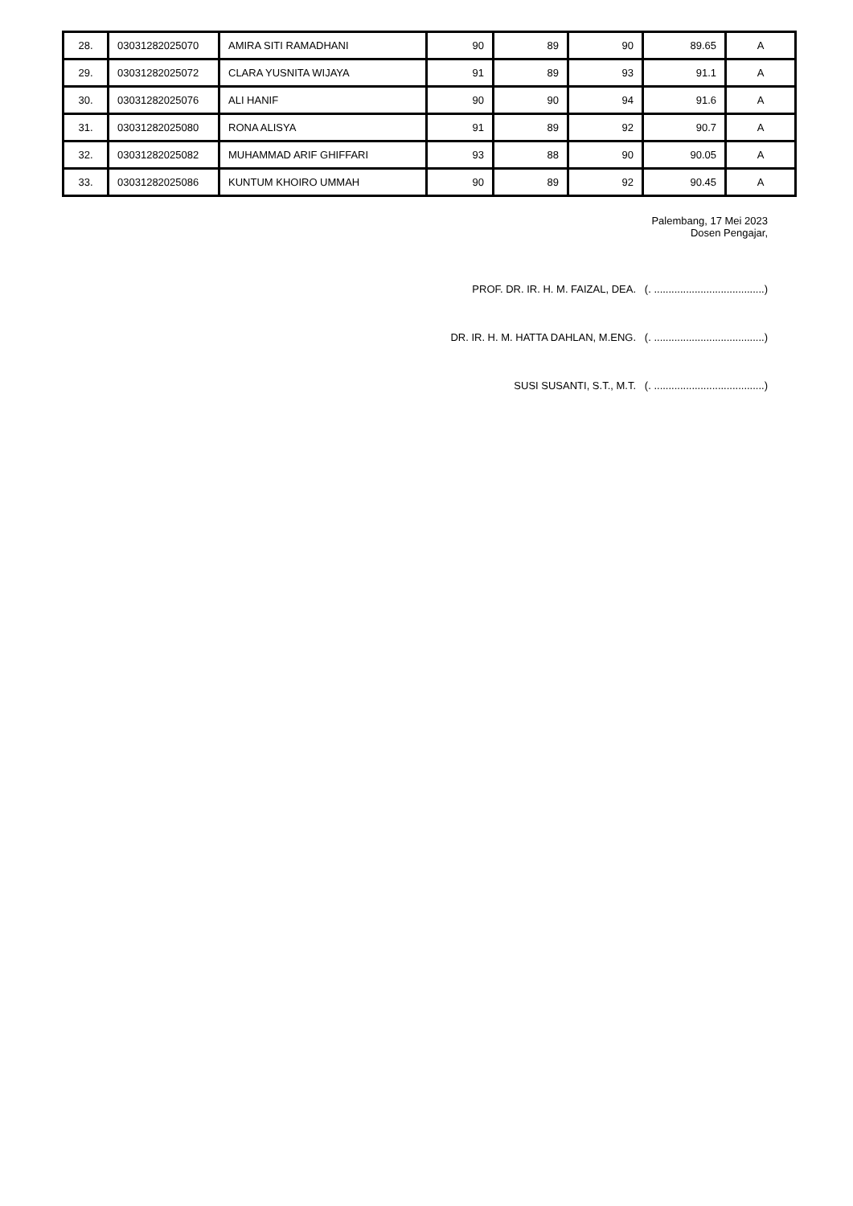| 28. | 03031282025070 | AMIRA SITI RAMADHANI | 90 | 89 | 90 | 89.65 | A |
| 29. | 03031282025072 | CLARA YUSNITA WIJAYA | 91 | 89 | 93 | 91.1 | A |
| 30. | 03031282025076 | ALI HANIF | 90 | 90 | 94 | 91.6 | A |
| 31. | 03031282025080 | RONA ALISYA | 91 | 89 | 92 | 90.7 | A |
| 32. | 03031282025082 | MUHAMMAD ARIF GHIFFARI | 93 | 88 | 90 | 90.05 | A |
| 33. | 03031282025086 | KUNTUM KHOIRO UMMAH | 90 | 89 | 92 | 90.45 | A |
Palembang, 17 Mei 2023
Dosen Pengajar,
PROF. DR. IR. H. M. FAIZAL, DEA. (. ......................................)
DR. IR. H. M. HATTA DAHLAN, M.ENG. (. ......................................)
SUSI SUSANTI, S.T., M.T. (. ......................................)